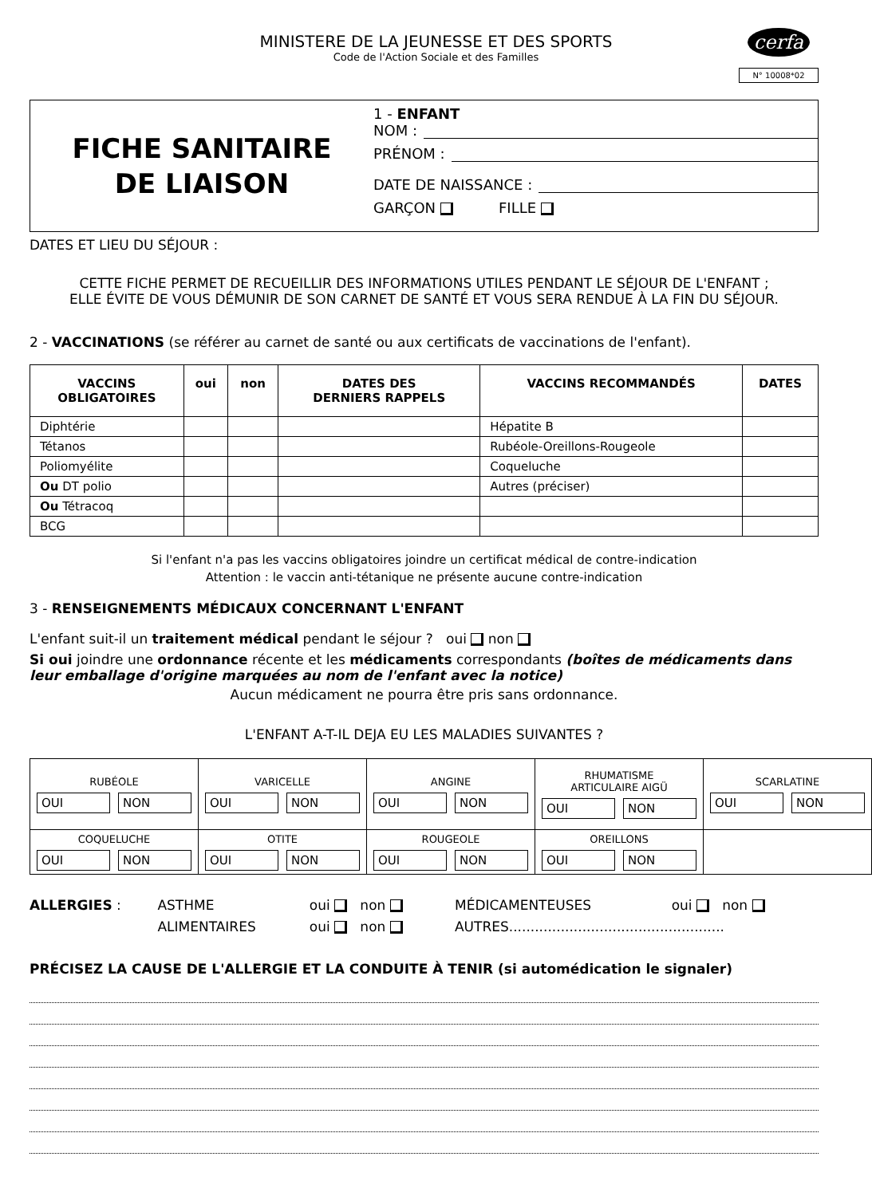MINISTERE DE LA JEUNESSE ET DES SPORTS
Code de l'Action Sociale et des Familles
cerfa
N° 10008*02
FICHE SANITAIRE
DE LIAISON
1 - ENFANT
NOM :
PRÉNOM :
DATE DE NAISSANCE :
GARÇON FILLE
DATES ET LIEU DU SÉJOUR :
CETTE FICHE PERMET DE RECUEILLIR DES INFORMATIONS UTILES PENDANT LE SÉJOUR DE L'ENFANT ;
ELLE ÉVITE DE VOUS DÉMUNIR DE SON CARNET DE SANTÉ ET VOUS SERA RENDUE À LA FIN DU SÉJOUR.
2 - VACCINATIONS (se référer au carnet de santé ou aux certificats de vaccinations de l'enfant).
| VACCINS OBLIGATOIRES | oui | non | DATES DES DERNIERS RAPPELS | VACCINS RECOMMANDÉS | DATES |
| --- | --- | --- | --- | --- | --- |
| Diphtérie | | | | Hépatite B | |
| Tétanos | | | | Rubéole-Oreillons-Rougeole | |
| Poliomyélite | | | | Coqueluche | |
| Ou DT polio | | | | Autres (préciser) | |
| Ou Tétracoq | | | | | |
| BCG | | | | | |
Si l'enfant n'a pas les vaccins obligatoires joindre un certificat médical de contre-indication
Attention : le vaccin anti-tétanique ne présente aucune contre-indication
3 - RENSEIGNEMENTS MÉDICAUX CONCERNANT L'ENFANT
L'enfant suit-il un traitement médical pendant le séjour ? oui non
Si oui joindre une ordonnance récente et les médicaments correspondants (boîtes de médicaments dans leur emballage d'origine marquées au nom de l'enfant avec la notice)
Aucun médicament ne pourra être pris sans ordonnance.
L'ENFANT A-T-IL DEJA EU LES MALADIES SUIVANTES ?
| RUBÉOLE OUI NON | VARICELLE OUI NON | ANGINE OUI NON | RHUMATISME ARTICULAIRE AIGÜ OUI NON | SCARLATINE OUI NON |
| COQUELUCHE OUI NON | OTITE OUI NON | ROUGEOLE OUI NON | OREILLONS OUI NON | |
| ALLERGIES : | ASTHME | oui non | MÉDICAMENTEUSES | oui non |
| | ALIMENTAIRES | oui non | AUTRES.................................................. | |
PRÉCISEZ LA CAUSE DE L'ALLERGIE ET LA CONDUITE À TENIR (si automédication le signaler)